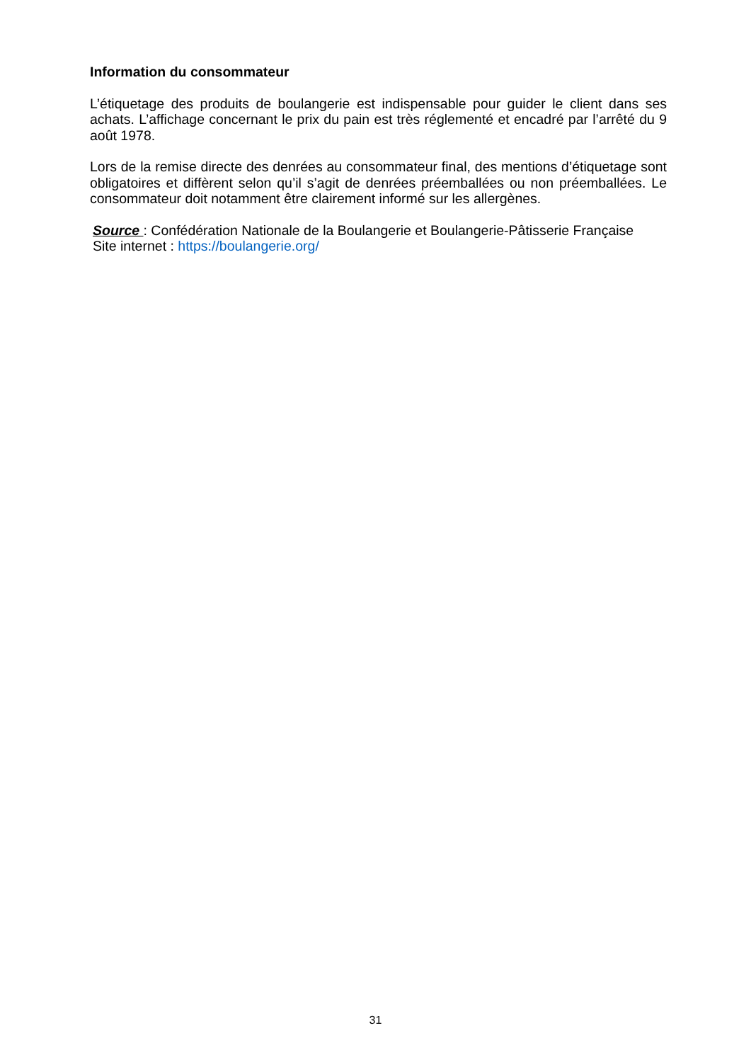Information du consommateur
L’étiquetage des produits de boulangerie est indispensable pour guider le client dans ses achats. L’affichage concernant le prix du pain est très réglementé et encadré par l’arrêté du 9 août 1978.
Lors de la remise directe des denrées au consommateur final, des mentions d’étiquetage sont obligatoires et diffèrent selon qu’il s’agit de denrées préemballées ou non préemballées. Le consommateur doit notamment être clairement informé sur les allergènes.
Source : Confédération Nationale de la Boulangerie et Boulangerie-Pâtisserie Française
Site internet : https://boulangerie.org/
31